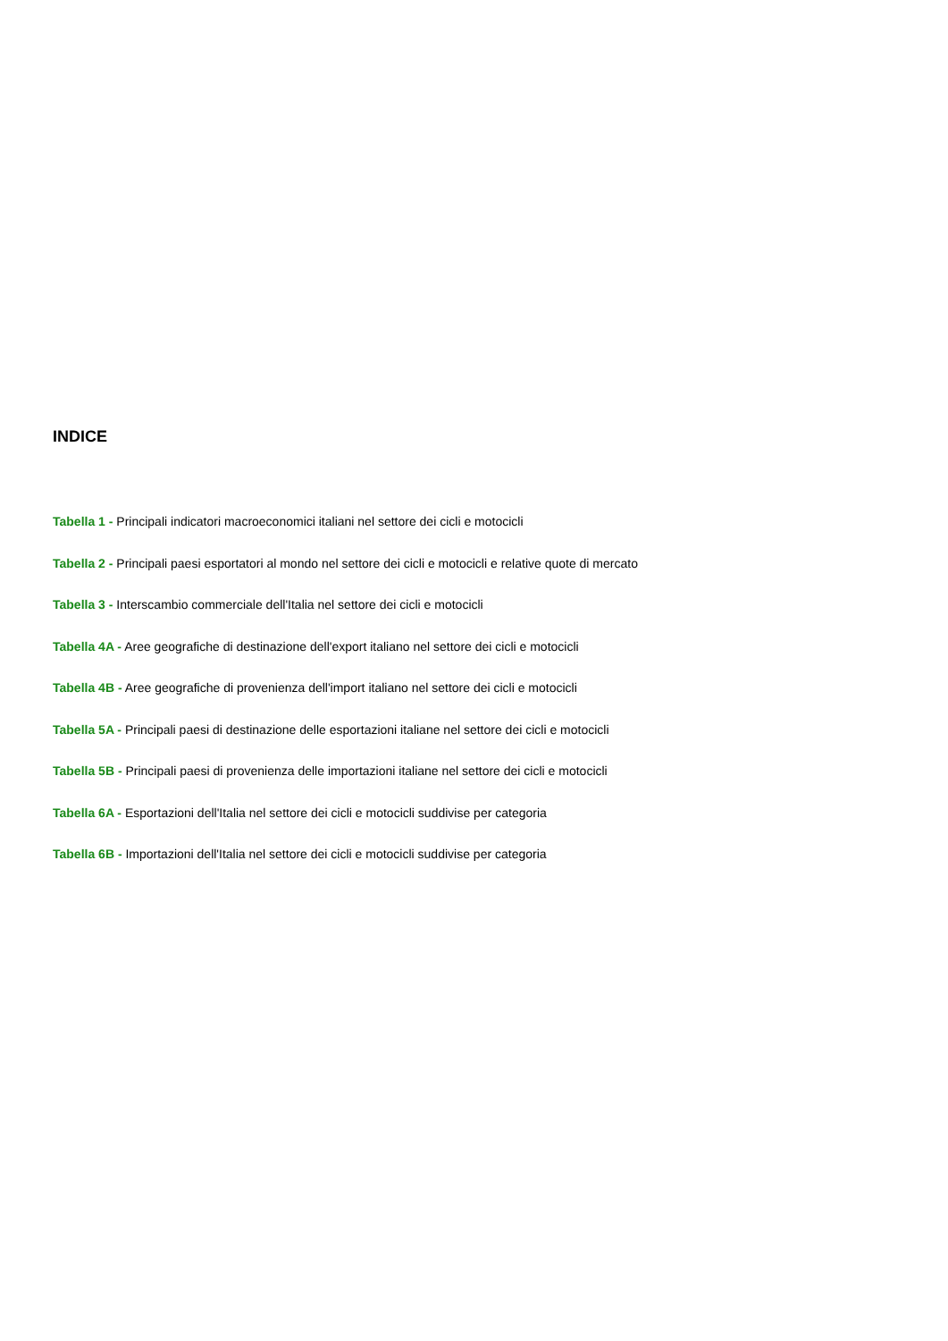INDICE
Tabella 1 - Principali indicatori macroeconomici italiani nel settore dei cicli e motocicli
Tabella 2 - Principali paesi esportatori al mondo nel settore dei cicli e motocicli e relative quote di mercato
Tabella 3 - Interscambio commerciale dell'Italia nel settore dei cicli e motocicli
Tabella 4A - Aree geografiche di destinazione dell'export italiano nel settore dei cicli e motocicli
Tabella 4B - Aree geografiche di provenienza dell'import italiano nel settore dei cicli e motocicli
Tabella 5A - Principali paesi di destinazione delle esportazioni italiane nel settore dei cicli e motocicli
Tabella 5B - Principali paesi di provenienza delle importazioni italiane nel settore dei cicli e motocicli
Tabella 6A - Esportazioni dell'Italia nel settore dei cicli e motocicli suddivise per categoria
Tabella 6B - Importazioni dell'Italia nel settore dei cicli e motocicli suddivise per categoria